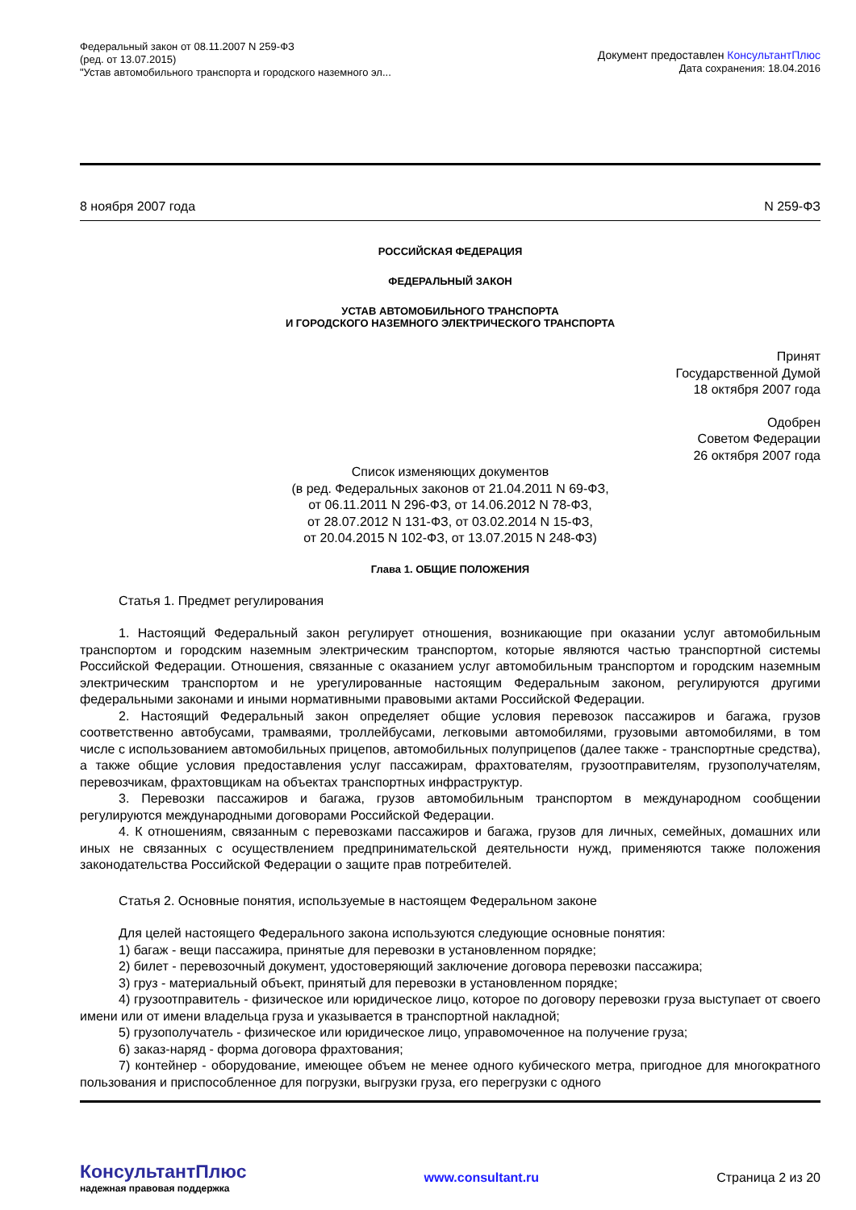Федеральный закон от 08.11.2007 N 259-ФЗ
(ред. от 13.07.2015)
"Устав автомобильного транспорта и городского наземного эл...
Документ предоставлен КонсультантПлюс
Дата сохранения: 18.04.2016
8 ноября 2007 года N 259-ФЗ
РОССИЙСКАЯ ФЕДЕРАЦИЯ
ФЕДЕРАЛЬНЫЙ ЗАКОН
УСТАВ АВТОМОБИЛЬНОГО ТРАНСПОРТА
И ГОРОДСКОГО НАЗЕМНОГО ЭЛЕКТРИЧЕСКОГО ТРАНСПОРТА
Принят
Государственной Думой
18 октября 2007 года
Одобрен
Советом Федерации
26 октября 2007 года
Список изменяющих документов
(в ред. Федеральных законов от 21.04.2011 N 69-ФЗ,
от 06.11.2011 N 296-ФЗ, от 14.06.2012 N 78-ФЗ,
от 28.07.2012 N 131-ФЗ, от 03.02.2014 N 15-ФЗ,
от 20.04.2015 N 102-ФЗ, от 13.07.2015 N 248-ФЗ)
Глава 1. ОБЩИЕ ПОЛОЖЕНИЯ
Статья 1. Предмет регулирования
1. Настоящий Федеральный закон регулирует отношения, возникающие при оказании услуг автомобильным транспортом и городским наземным электрическим транспортом, которые являются частью транспортной системы Российской Федерации. Отношения, связанные с оказанием услуг автомобильным транспортом и городским наземным электрическим транспортом и не урегулированные настоящим Федеральным законом, регулируются другими федеральными законами и иными нормативными правовыми актами Российской Федерации.
2. Настоящий Федеральный закон определяет общие условия перевозок пассажиров и багажа, грузов соответственно автобусами, трамваями, троллейбусами, легковыми автомобилями, грузовыми автомобилями, в том числе с использованием автомобильных прицепов, автомобильных полуприцепов (далее также - транспортные средства), а также общие условия предоставления услуг пассажирам, фрахтователям, грузоотправителям, грузополучателям, перевозчикам, фрахтовщикам на объектах транспортных инфраструктур.
3. Перевозки пассажиров и багажа, грузов автомобильным транспортом в международном сообщении регулируются международными договорами Российской Федерации.
4. К отношениям, связанным с перевозками пассажиров и багажа, грузов для личных, семейных, домашних или иных не связанных с осуществлением предпринимательской деятельности нужд, применяются также положения законодательства Российской Федерации о защите прав потребителей.
Статья 2. Основные понятия, используемые в настоящем Федеральном законе
Для целей настоящего Федерального закона используются следующие основные понятия:
1) багаж - вещи пассажира, принятые для перевозки в установленном порядке;
2) билет - перевозочный документ, удостоверяющий заключение договора перевозки пассажира;
3) груз - материальный объект, принятый для перевозки в установленном порядке;
4) грузоотправитель - физическое или юридическое лицо, которое по договору перевозки груза выступает от своего имени или от имени владельца груза и указывается в транспортной накладной;
5) грузополучатель - физическое или юридическое лицо, управомоченное на получение груза;
6) заказ-наряд - форма договора фрахтования;
7) контейнер - оборудование, имеющее объем не менее одного кубического метра, пригодное для многократного пользования и приспособленное для погрузки, выгрузки груза, его перегрузки с одного
КонсультантПлюс
надежная правовая поддержка
www.consultant.ru Страница 2 из 20